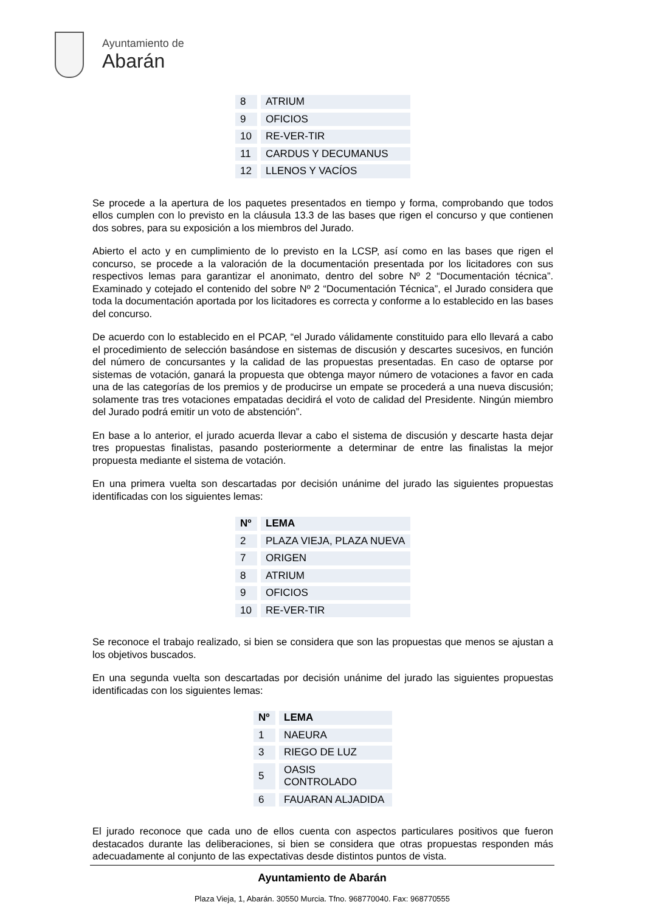Ayuntamiento de
Abarán
| 8 | ATRIUM |
| 9 | OFICIOS |
| 10 | RE-VER-TIR |
| 11 | CARDUS Y DECUMANUS |
| 12 | LLENOS Y VACÍOS |
Se procede a la apertura de los paquetes presentados en tiempo y forma, comprobando que todos ellos cumplen con lo previsto en la cláusula 13.3 de las bases que rigen el concurso y que contienen dos sobres, para su exposición a los miembros del Jurado.
Abierto el acto y en cumplimiento de lo previsto en la LCSP, así como en las bases que rigen el concurso, se procede a la valoración de la documentación presentada por los licitadores con sus respectivos lemas para garantizar el anonimato, dentro del sobre Nº 2 “Documentación técnica”. Examinado y cotejado el contenido del sobre Nº 2 “Documentación Técnica”, el Jurado considera que toda la documentación aportada por los licitadores es correcta y conforme a lo establecido en las bases del concurso.
De acuerdo con lo establecido en el PCAP, “el Jurado válidamente constituido para ello llevará a cabo el procedimiento de selección basándose en sistemas de discusión y descartes sucesivos, en función del número de concursantes y la calidad de las propuestas presentadas. En caso de optarse por sistemas de votación, ganará la propuesta que obtenga mayor número de votaciones a favor en cada una de las categorías de los premios y de producirse un empate se procederá a una nueva discusión; solamente tras tres votaciones empatadas decidirá el voto de calidad del Presidente. Ningún miembro del Jurado podrá emitir un voto de abstención”.
En base a lo anterior, el jurado acuerda llevar a cabo el sistema de discusión y descarte hasta dejar tres propuestas finalistas, pasando posteriormente a determinar de entre las finalistas la mejor propuesta mediante el sistema de votación.
En una primera vuelta son descartadas por decisión unánime del jurado las siguientes propuestas identificadas con los siguientes lemas:
| Nº | LEMA |
| --- | --- |
| 2 | PLAZA VIEJA, PLAZA NUEVA |
| 7 | ORIGEN |
| 8 | ATRIUM |
| 9 | OFICIOS |
| 10 | RE-VER-TIR |
Se reconoce el trabajo realizado, si bien se considera que son las propuestas que menos se ajustan a los objetivos buscados.
En una segunda vuelta son descartadas por decisión unánime del jurado las siguientes propuestas identificadas con los siguientes lemas:
| Nº | LEMA |
| --- | --- |
| 1 | NAEURA |
| 3 | RIEGO DE LUZ |
| 5 | OASIS CONTROLADO |
| 6 | FAUARAN ALJADIDA |
El jurado reconoce que cada uno de ellos cuenta con aspectos particulares positivos que fueron destacados durante las deliberaciones, si bien se considera que otras propuestas responden más adecuadamente al conjunto de las expectativas desde distintos puntos de vista.
Ayuntamiento de Abarán
Plaza Vieja, 1, Abarán. 30550 Murcia. Tfno. 968770040. Fax: 968770555